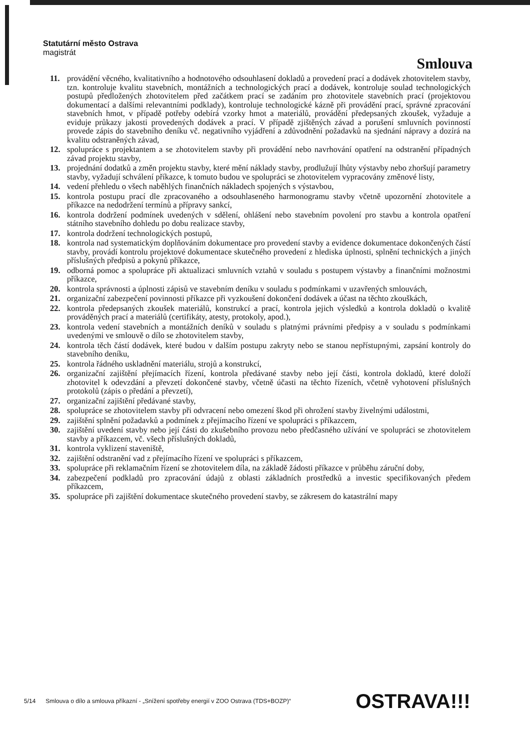Statutární město Ostrava
magistrát
Smlouva
11. provádění věcného, kvalitativního a hodnotového odsouhlasení dokladů a provedení prací a dodávek zhotovitelem stavby, tzn. kontroluje kvalitu stavebních, montážních a technologických prací a dodávek, kontroluje soulad technologických postupů předložených zhotovitelem před začátkem prací se zadáním pro zhotovitele stavebních prací (projektovou dokumentací a dalšími relevantními podklady), kontroluje technologické kázně při provádění prací, správné zpracování stavebních hmot, v případě potřeby odebírá vzorky hmot a materiálů, provádění předepsaných zkoušek, vyžaduje a eviduje průkazy jakosti provedených dodávek a prací. V případě zjištěných závad a porušení smluvních povinností provede zápis do stavebního deníku vč. negativního vyjádření a zdůvodnění požadavků na sjednání nápravy a dozírá na kvalitu odstraněných závad,
12. spolupráce s projektantem a se zhotovitelem stavby při provádění nebo navrhování opatření na odstranění případných závad projektu stavby,
13. projednání dodatků a změn projektu stavby, které mění náklady stavby, prodlužují lhůty výstavby nebo zhoršují parametry stavby, vyžadují schválení příkazce, k tomuto budou ve spolupráci se zhotovitelem vypracovány změnové listy,
14. vedení přehledu o všech naběhlých finančních nákladech spojených s výstavbou,
15. kontrola postupu prací dle zpracovaného a odsouhlaseného harmonogramu stavby včetně upozornění zhotovitele a příkazce na nedodržení termínů a přípravy sankcí,
16. kontrola dodržení podmínek uvedených v sdělení, ohlášení nebo stavebním povolení pro stavbu a kontrola opatření státního stavebního dohledu po dobu realizace stavby,
17. kontrola dodržení technologických postupů,
18. kontrola nad systematickým doplňováním dokumentace pro provedení stavby a evidence dokumentace dokončených částí stavby, provádí kontrolu projektové dokumentace skutečného provedení z hlediska úplnosti, splnění technických a jiných příslušných předpisů a pokynů příkazce,
19. odborná pomoc a spolupráce při aktualizaci smluvních vztahů v souladu s postupem výstavby a finančními možnostmi příkazce,
20. kontrola správnosti a úplnosti zápisů ve stavebním deníku v souladu s podmínkami v uzavřených smlouvách,
21. organizační zabezpečení povinnosti příkazce při vyzkoušení dokončení dodávek a účast na těchto zkouškách,
22. kontrola předepsaných zkoušek materiálů, konstrukcí a prací, kontrola jejich výsledků a kontrola dokladů o kvalitě prováděných prací a materiálů (certifikáty, atesty, protokoly, apod.),
23. kontrola vedení stavebních a montážních deníků v souladu s platnými právními předpisy a v souladu s podmínkami uvedenými ve smlouvě o dílo se zhotovitelem stavby,
24. kontrola těch částí dodávek, které budou v dalším postupu zakryty nebo se stanou nepřístupnými, zapsání kontroly do stavebního deníku,
25. kontrola řádného uskladnění materiálu, strojů a konstrukcí,
26. organizační zajištění přejímacích řízení, kontrola předávané stavby nebo její části, kontrola dokladů, které doloží zhotovitel k odevzdání a převzetí dokončené stavby, včetně účasti na těchto řízeních, včetně vyhotovení příslušných protokolů (zápis o předání a převzetí),
27. organizační zajištění předávané stavby,
28. spolupráce se zhotovitelem stavby při odvracení nebo omezení škod při ohrožení stavby živelnými událostmi,
29. zajištění splnění požadavků a podmínek z přejímacího řízení ve spolupráci s příkazcem,
30. zajištění uvedení stavby nebo její části do zkušebního provozu nebo předčasného užívání ve spolupráci se zhotovitelem stavby a příkazcem, vč. všech příslušných dokladů,
31. kontrola vyklizení staveniště,
32. zajištění odstranění vad z přejímacího řízení ve spolupráci s příkazcem,
33. spolupráce při reklamačním řízení se zhotovitelem díla, na základě žádosti příkazce v průběhu záruční doby,
34. zabezpečení podkladů pro zpracování údajů z oblasti základních prostředků a investic specifikovaných předem příkazcem,
35. spolupráce při zajištění dokumentace skutečného provedení stavby, se zákresem do katastrální mapy
5/14 Smlouva o dílo a smlouva příkazní - „Snížení spotřeby energií v ZOO Ostrava (TDS+BOZP)“
OSTRAVA!!!